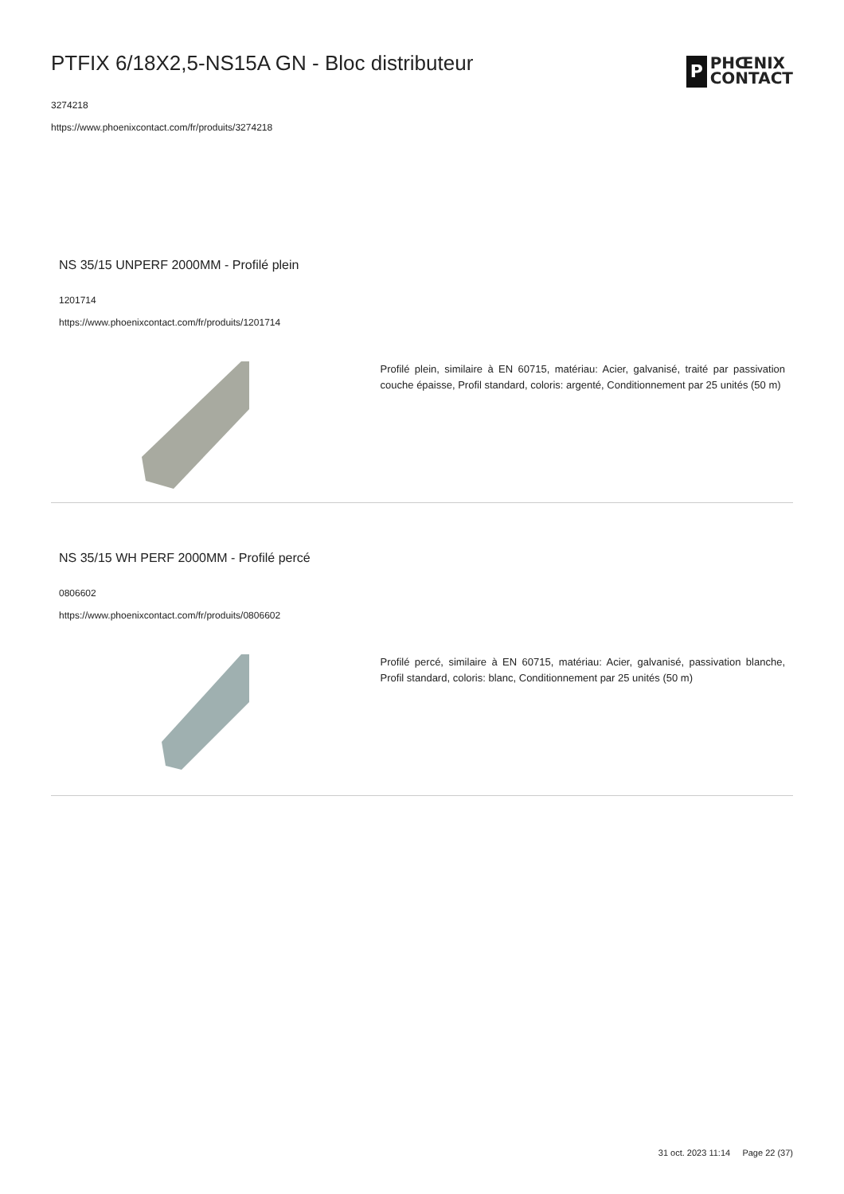PTFIX 6/18X2,5-NS15A GN - Bloc distributeur
3274218
https://www.phoenixcontact.com/fr/produits/3274218
P
PHŒNIX
CONTACT
NS 35/15 UNPERF 2000MM - Profilé plein
1201714
https://www.phoenixcontact.com/fr/produits/1201714
Profilé plein, similaire à EN 60715, matériau: Acier, galvanisé, traité par passivation couche épaisse, Profil standard, coloris: argenté, Conditionnement par 25 unités (50 m)
NS 35/15 WH PERF 2000MM - Profilé percé
0806602
https://www.phoenixcontact.com/fr/produits/0806602
Profilé percé, similaire à EN 60715, matériau: Acier, galvanisé, passivation blanche, Profil standard, coloris: blanc, Conditionnement par 25 unités (50 m)
31 oct. 2023 11:14 Page 22 (37)